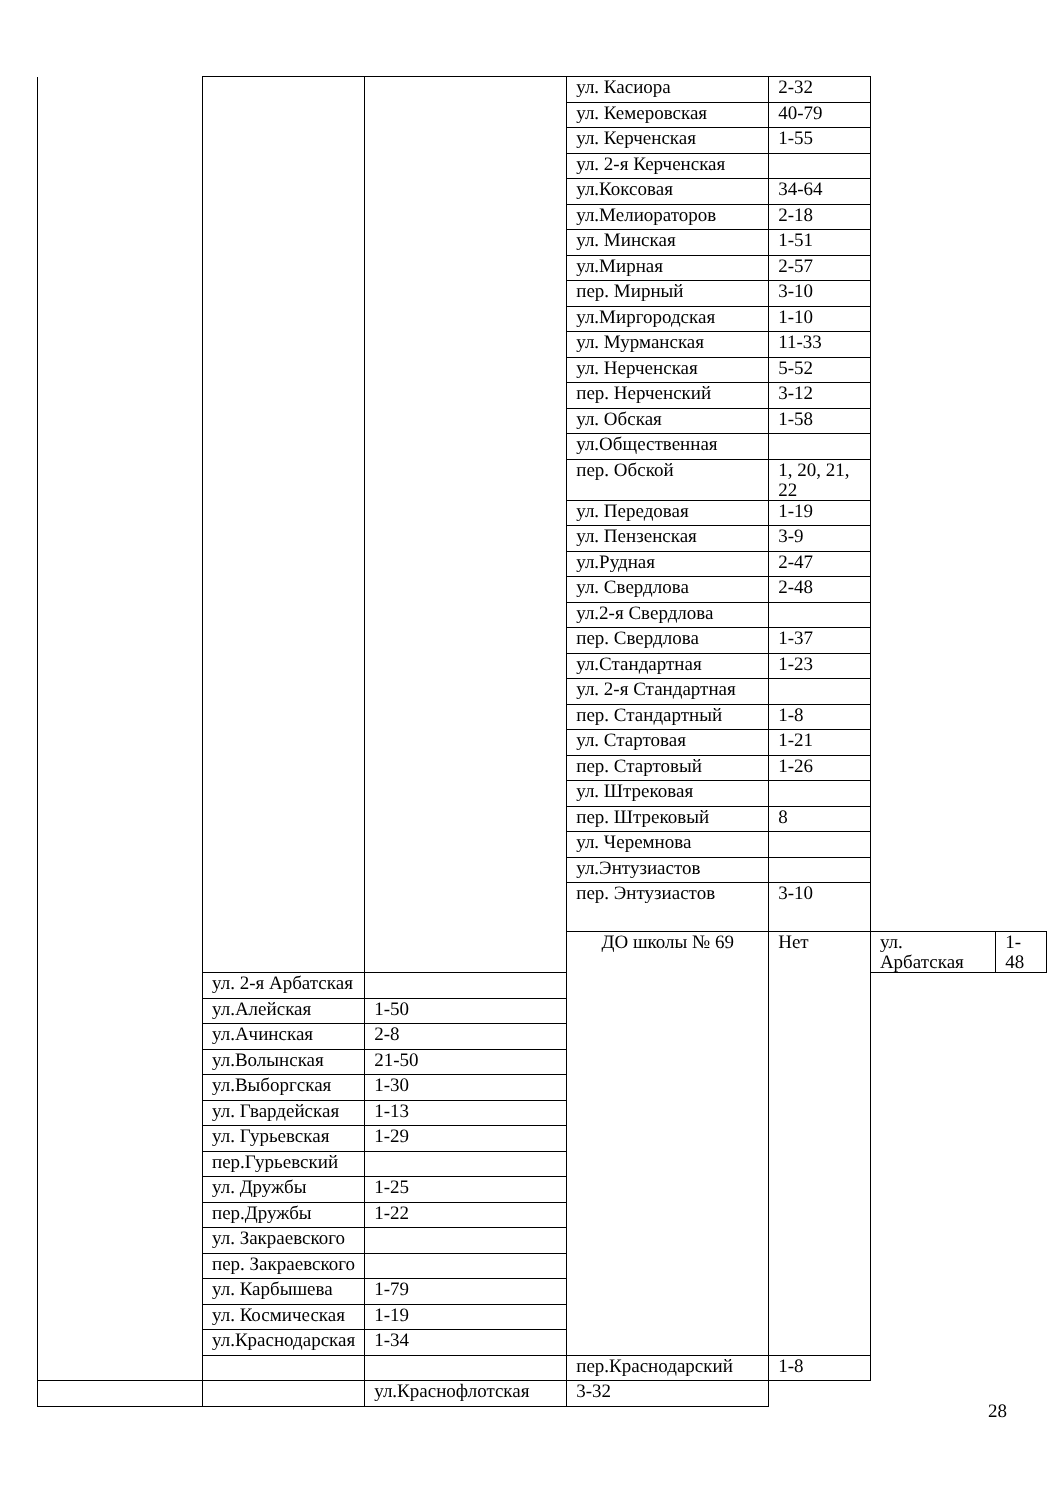| | | | ул. Касиора | 2-32 | | |
| | | | ул. Кемеровская | 40-79 | | |
| | | | ул. Керченская | 1-55 | | |
| | | | ул. 2-я Керченская | | | |
| | | | ул.Коксовая | 34-64 | | |
| | | | ул.Мелиораторов | 2-18 | | |
| | | | ул. Минская | 1-51 | | |
| | | | ул.Мирная | 2-57 | | |
| | | | пер. Мирный | 3-10 | | |
| | | | ул.Миргородская | 1-10 | | |
| | | | ул. Мурманская | 11-33 | | |
| | | | ул. Нерченская | 5-52 | | |
| | | | пер. Нерченский | 3-12 | | |
| | | | ул. Обская | 1-58 | | |
| | | | ул.Общественная | | | |
| | | | пер. Обской | 1, 20, 21, 22 | | |
| | | | ул. Передовая | 1-19 | | |
| | | | ул. Пензенская | 3-9 | | |
| | | | ул.Рудная | 2-47 | | |
| | | | ул. Свердлова | 2-48 | | |
| | | | ул.2-я Свердлова | | | |
| | | | пер. Свердлова | 1-37 | | |
| | | | ул.Стандартная | 1-23 | | |
| | | | ул. 2-я Стандартная | | | |
| | | | пер. Стандартный | 1-8 | | |
| | | | ул. Стартовая | 1-21 | | |
| | | | пер. Стартовый | 1-26 | | |
| | | | ул. Штрековая | | | |
| | | | пер. Штрековый | 8 | | |
| | | | ул. Черемнова | | | |
| | | | ул.Энтузиастов | | | |
| | | | пер. Энтузиастов | 3-10 | | |
| | | | ДО школы № 69 | Нет | ул. Арбатская | 1-48 |
| | ул. 2-я Арбатская | | | | | |
| | ул.Алейская | 1-50 | | | | |
| | ул.Ачинская | 2-8 | | | | |
| | ул.Волынская | 21-50 | | | | |
| | ул.Выборгская | 1-30 | | | | |
| | ул. Гвардейская | 1-13 | | | | |
| | ул. Гурьевская | 1-29 | | | | |
| | пер.Гурьевский | | | | | |
| | ул. Дружбы | 1-25 | | | | |
| | пер.Дружбы | 1-22 | | | | |
| | ул. Закраевского | | | | | |
| | пер. Закраевского | | | | | |
| | ул. Карбышева | 1-79 | | | | |
| | ул. Космическая | 1-19 | | | | |
| | ул.Краснодарская | 1-34 | | | | |
| | | | пер.Краснодарский | 1-8 | | |
| | | ул.Краснофлотская | 3-32 | | | |
28